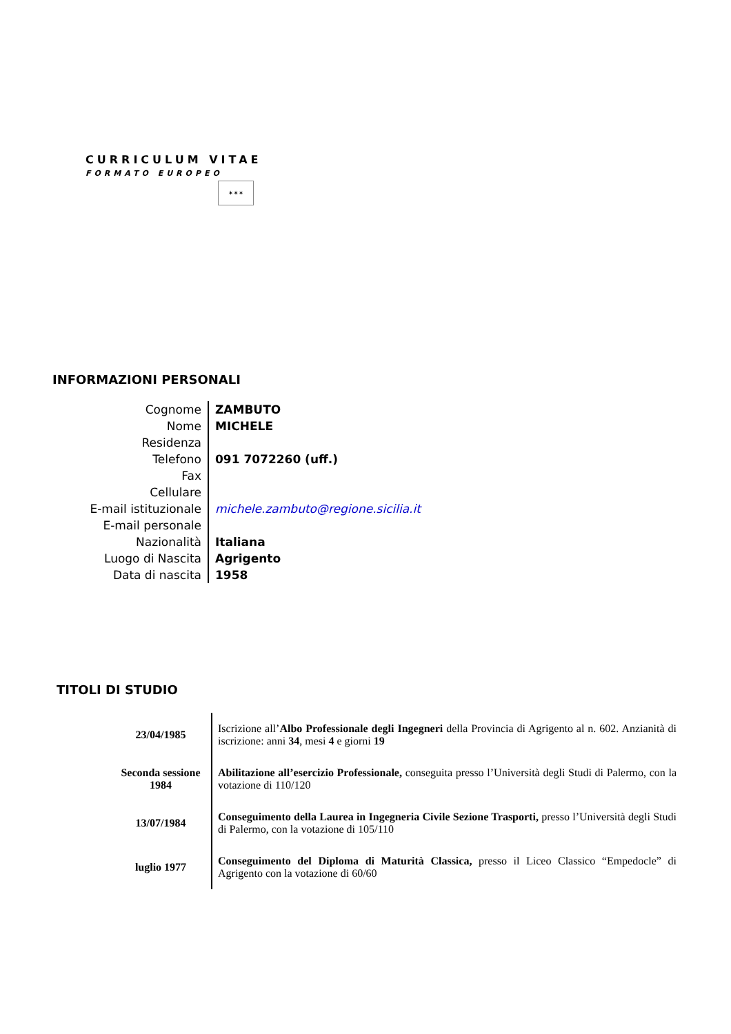CURRICULUM VITAE
FORMATO EUROPEO
✶✶✶
INFORMAZIONI PERSONALI
| Cognome | ZAMBUTO |
| Nome | MICHELE |
| Residenza | |
| Telefono | 091 7072260 (uff.) |
| Fax | |
| Cellulare | |
| E-mail istituzionale | michele.zambuto@regione.sicilia.it |
| E-mail personale | |
| Nazionalità | Italiana |
| Luogo di Nascita | Agrigento |
| Data di nascita | 1958 |
TITOLI DI STUDIO
| 23/04/1985 | Iscrizione all’ Albo Professionale degli Ingegneri della Provincia di Agrigento al n. 602. Anzianità di iscrizione: anni 34 , mesi 4 e giorni 19 |
| Seconda sessione 1984 | Abilitazione all’esercizio Professionale, conseguita presso l’Università degli Studi di Palermo, con la votazione di 110/120 |
| 13/07/1984 | Conseguimento della Laurea in Ingegneria Civile Sezione Trasporti, presso l’Università degli Studi di Palermo, con la votazione di 105/110 |
| luglio 1977 | Conseguimento del Diploma di Maturità Classica, presso il Liceo Classico “Empedocle” di Agrigento con la votazione di 60/60 |